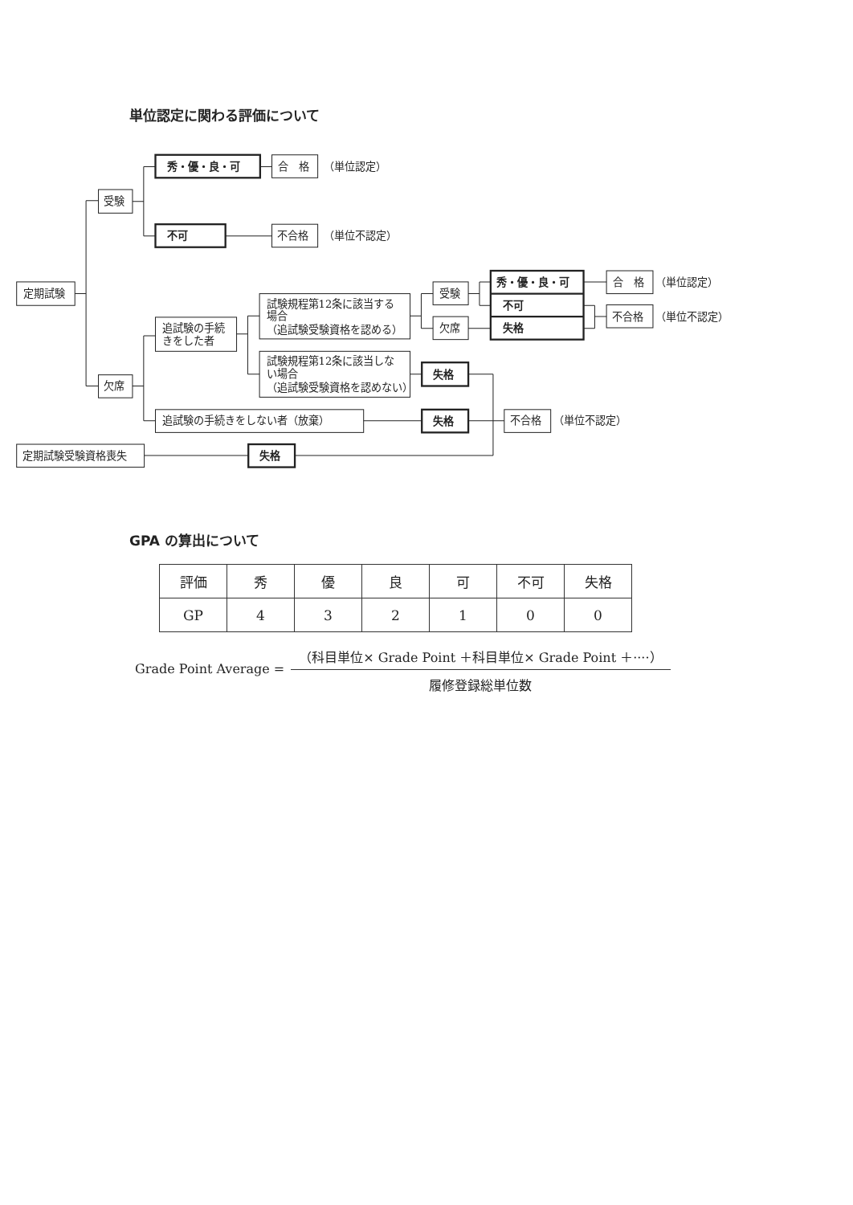単位認定に関わる評価について
定期試験
受験
秀・優・良・可
合　格
（単位認定）
不可
不合格
（単位不認定）
欠席
追試験の手続
きをした者
試験規程第12条に該当する
場合
（追試験受験資格を認める）
受験
欠席
秀・優・良・可
不可
失格
合　格
（単位認定）
不合格
（単位不認定）
試験規程第12条に該当しな
い場合
（追試験受験資格を認めない）
失格
追試験の手続きをしない者（放棄）
失格
不合格
（単位不認定）
定期試験受験資格喪失
失格
GPA の算出について
| 評価 | 秀 | 優 | 良 | 可 | 不可 | 失格 |
| --- | --- | --- | --- | --- | --- | --- |
| GP | 4 | 3 | 2 | 1 | 0 | 0 |
Grade Point Average =
（科目単位× Grade Point ＋科目単位× Grade Point ＋····）
履修登録総単位数